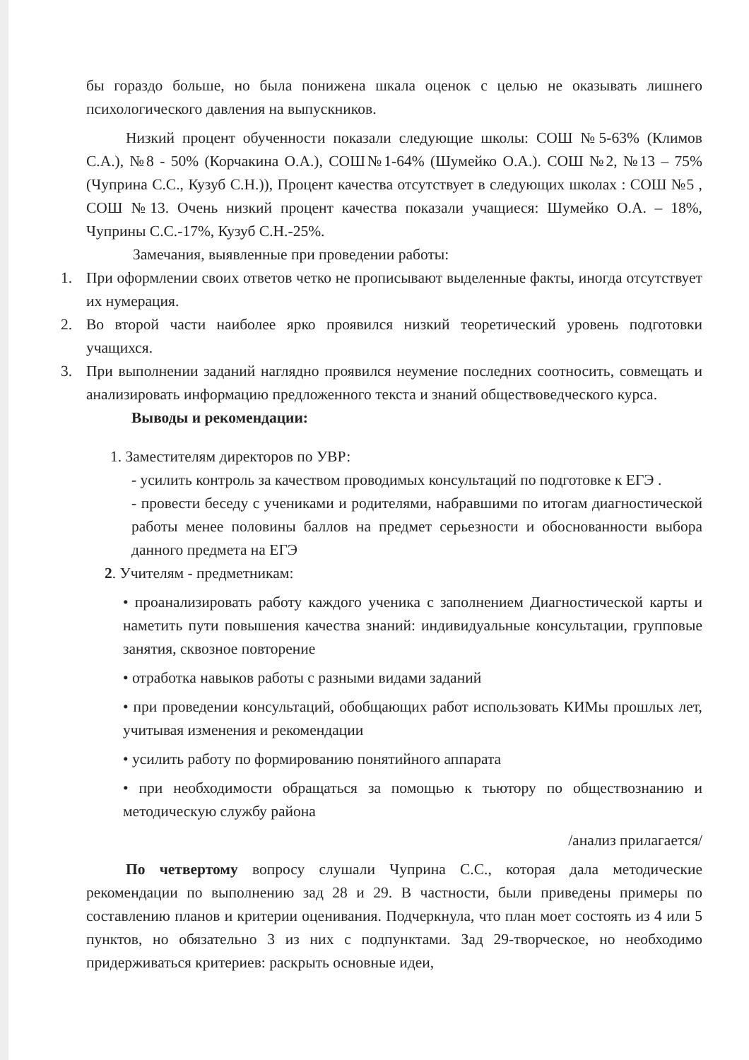бы гораздо больше, но была понижена шкала оценок с целью не оказывать лишнего психологического давления на выпускников.
Низкий процент обученности показали следующие школы: СОШ №5-63% (Климов С.А.), №8 - 50% (Корчакина О.А.), СОШ№1-64% (Шумейко О.А.). СОШ №2, №13 – 75% (Чуприна С.С., Кузуб С.Н.)), Процент качества отсутствует в следующих школах : СОШ №5 , СОШ №13. Очень низкий процент качества показали учащиеся: Шумейко О.А. – 18%, Чуприны С.С.-17%, Кузуб С.Н.-25%.
Замечания, выявленные при проведении работы:
1. При оформлении своих ответов четко не прописывают выделенные факты, иногда отсутствует их нумерация.
2. Во второй части наиболее ярко проявился низкий теоретический уровень подготовки учащихся.
3. При выполнении заданий наглядно проявился неумение последних соотносить, совмещать и анализировать информацию предложенного текста и знаний обществоведческого курса.
Выводы и рекомендации:
1. Заместителям директоров по УВР:
- усилить контроль за качеством проводимых консультаций по подготовке к ЕГЭ .
- провести беседу с учениками и родителями, набравшими по итогам диагностической работы менее половины баллов на предмет серьезности и обоснованности выбора данного предмета на ЕГЭ
2. Учителям - предметникам:
• проанализировать работу каждого ученика с заполнением Диагностической карты и наметить пути повышения качества знаний: индивидуальные консультации, групповые занятия, сквозное повторение
• отработка навыков работы с разными видами заданий
• при проведении консультаций, обобщающих работ использовать КИМы прошлых лет, учитывая изменения и рекомендации
• усилить работу по формированию понятийного аппарата
• при необходимости обращаться за помощью к тьютору по обществознанию и методическую службу района
/анализ прилагается/
По четвертому вопросу слушали Чуприна С.С., которая дала методические рекомендации по выполнению зад 28 и 29. В частности, были приведены примеры по составлению планов и критерии оценивания. Подчеркнула, что план моет состоять из 4 или 5 пунктов, но обязательно 3 из них с подпунктами. Зад 29-творческое, но необходимо придерживаться критериев: раскрыть основные идеи,